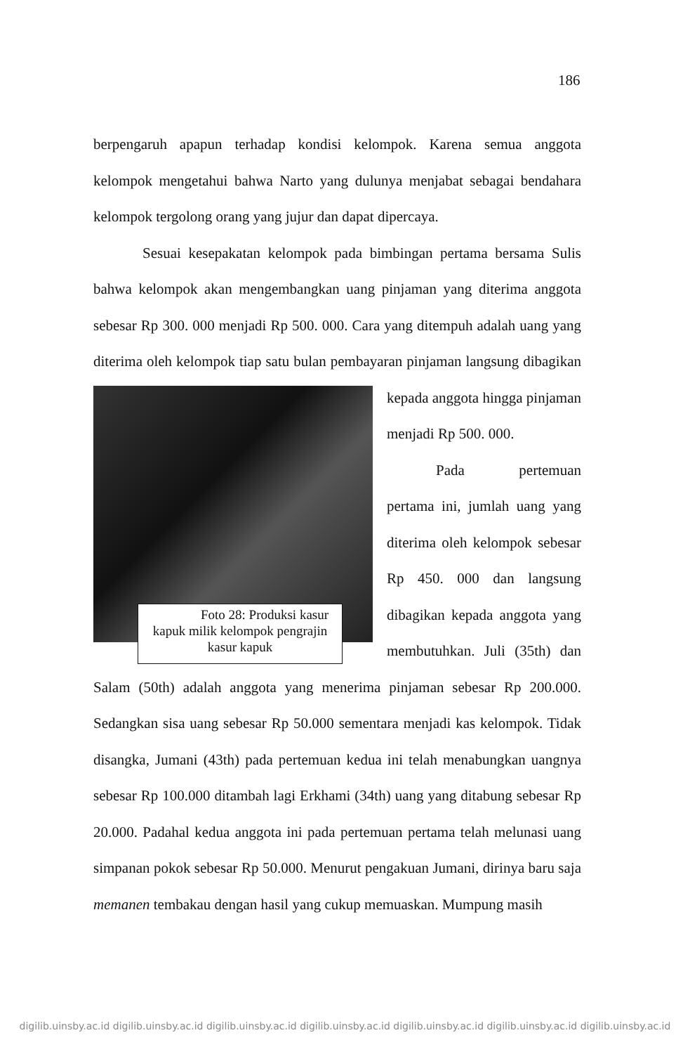186
berpengaruh apapun terhadap kondisi kelompok. Karena semua anggota kelompok mengetahui bahwa Narto yang dulunya menjabat sebagai bendahara kelompok tergolong orang yang jujur dan dapat dipercaya.
Sesuai kesepakatan kelompok pada bimbingan pertama bersama Sulis bahwa kelompok akan mengembangkan uang pinjaman yang diterima anggota sebesar Rp 300. 000 menjadi Rp 500. 000. Cara yang ditempuh adalah uang yang diterima oleh kelompok tiap satu bulan pembayaran Foto 28: Produksi kasur kapuk milik kelompok pengrajin kasur kapuk pinjaman langsung dibagikan kepada anggota hingga pinjaman menjadi Rp 500. 000.
Pada pertemuan pertama ini, jumlah uang yang diterima oleh kelompok sebesar Rp 450. 000 dan langsung dibagikan kepada anggota yang membutuhkan. Juli (35th) dan Salam (50th) adalah anggota yang menerima pinjaman sebesar Rp 200.000. Sedangkan sisa uang sebesar Rp 50.000 sementara menjadi kas kelompok. Tidak disangka, Jumani (43th) pada pertemuan kedua ini telah menabungkan uangnya sebesar Rp 100.000 ditambah lagi Erkhami (34th) uang yang ditabung sebesar Rp 20.000. Padahal kedua anggota ini pada pertemuan pertama telah melunasi uang simpanan pokok sebesar Rp 50.000. Menurut pengakuan Jumani, dirinya baru saja memanen tembakau dengan hasil yang cukup memuaskan. Mumpung masih
digilib.uinsby.ac.id digilib.uinsby.ac.id digilib.uinsby.ac.id digilib.uinsby.ac.id digilib.uinsby.ac.id digilib.uinsby.ac.id digilib.uinsby.ac.id